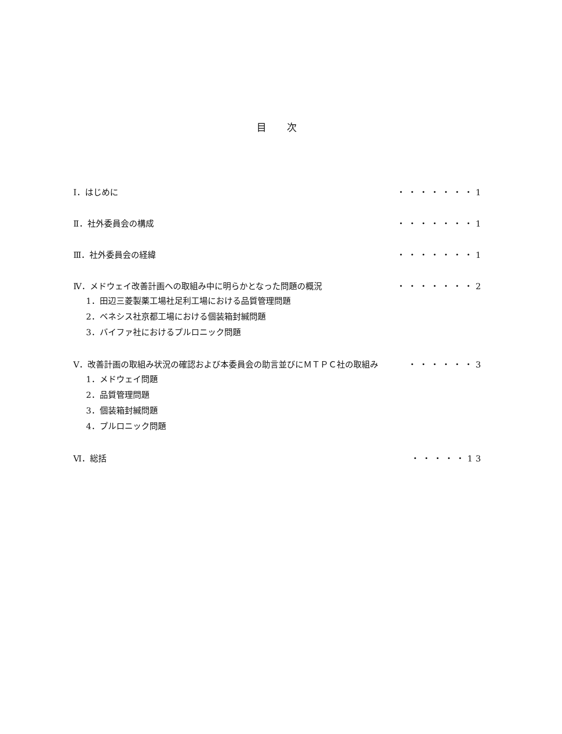目 次
Ⅰ．はじめに ・・・・・・・1
Ⅱ．社外委員会の構成 ・・・・・・・1
Ⅲ．社外委員会の経緯 ・・・・・・・1
Ⅳ．メドウェイ改善計画への取組み中に明らかとなった問題の概況 ・・・・・・・2
1．田辺三菱製薬工場社足利工場における品質管理問題
2．ベネシス社京都工場における個装箱封緘問題
3．バイファ社におけるプルロニック問題
Ⅴ．改善計画の取組み状況の確認および本委員会の助言並びにＭＴＰＣ社の取組み ・・・・・・3
1．メドウェイ問題
2．品質管理問題
3．個装箱封緘問題
4．プルロニック問題
Ⅵ．総括 ・・・・・13